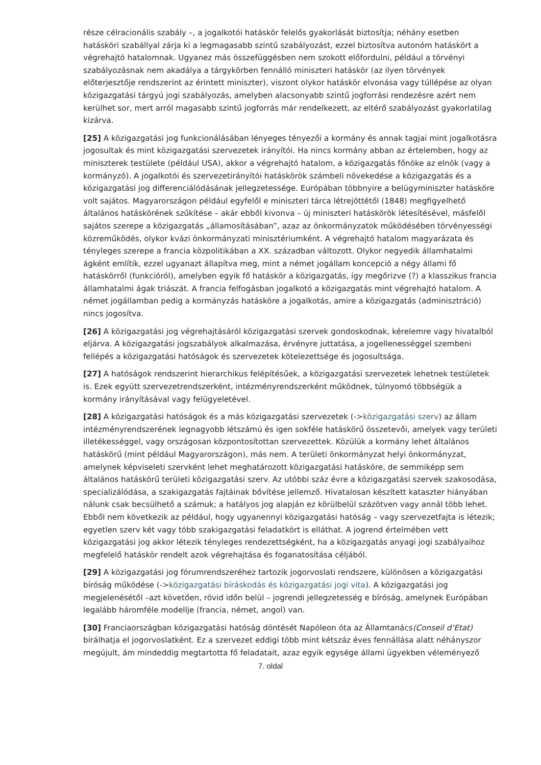része célracionális szabály –, a jogalkotói hatáskör felelős gyakorlását biztosítja; néhány esetben hatásköri szabállyal zárja ki a legmagasabb szintű szabályozást, ezzel biztosítva autonóm hatáskört a végrehajtó hatalomnak. Ugyanez más összefüggésben nem szokott előfordulni, például a törvényi szabályozásnak nem akadálya a tárgykörben fennálló miniszteri hatáskör (az ilyen törvények előterjesztője rendszerint az érintett miniszter), viszont olykor hatáskör elvonása vagy túllépése az olyan közigazgatási tárgyú jogi szabályozás, amelyben alacsonyabb szintű jogforrási rendezésre azért nem kerülhet sor, mert arról magasabb szintű jogforrás már rendelkezett, az eltérő szabályozást gyakorlatilag kizárva.
[25] A közigazgatási jog funkcionálásában lényeges tényezői a kormány és annak tagjai mint jogalkotásra jogosultak és mint közigazgatási szervezetek irányítói. Ha nincs kormány abban az értelemben, hogy az miniszterek testülete (például USA), akkor a végrehajtó hatalom, a közigazgatás főnöke az elnök (vagy a kormányzó). A jogalkotói és szervezetirányítói hatáskörök számbeli növekedése a közigazgatás és a közigazgatási jog differenciálódásának jellegzetessége. Európában többnyire a belügyminiszter hatásköre volt sajátos. Magyarországon például egyfelől e miniszteri tárca létrejöttétől (1848) megfigyelhető általános hatáskörének szűkítése – akár ebből kivonva – új miniszteri hatáskörök létesítésével, másfelől sajátos szerepe a közigazgatás „államosításában”, azaz az önkormányzatok működésében törvényességi közreműködés, olykor kvázi önkormányzati minisztériumként. A végrehajtó hatalom magyarázata és tényleges szerepe a francia közpolitikában a XX. században változott. Olykor negyedik államhatalmi ágként említik, ezzel ugyanazt állapítva meg, mint a német jogállam koncepció a négy állami fő hatáskörről (funkcióról), amelyben egyik fő hatáskör a közigazgatás, így megőrizve (?) a klasszikus francia államhatalmi ágak triászát. A francia felfogásban jogalkotó a közigazgatás mint végrehajtó hatalom. A német jogállamban pedig a kormányzás hatásköre a jogalkotás, amire a közigazgatás (adminisztráció) nincs jogosítva.
[26] A közigazgatási jog végrehajtásáról közigazgatási szervek gondoskodnak, kérelemre vagy hivatalból eljárva. A közigazgatási jogszabályok alkalmazása, érvényre juttatása, a jogellenességgel szembeni fellépés a közigazgatási hatóságok és szervezetek kötelezettsége és jogosultsága.
[27] A hatóságok rendszerint hierarchikus felépítésűek, a közigazgatási szervezetek lehetnek testületek is. Ezek együtt szervezetrendszerként, intézményrendszerként működnek, túlnyomó többségük a kormány irányításával vagy felügyeletével.
[28] A közigazgatási hatóságok és a más közigazgatási szervezetek (->közigazgatási szerv) az állam intézményrendszerének legnagyobb létszámú és igen sokféle hatáskörű összetevői, amelyek vagy területi illetékességgel, vagy országosan központosítottan szervezettek. Közülük a kormány lehet általános hatáskörű (mint például Magyarországon), más nem. A területi önkormányzat helyi önkormányzat, amelynek képviseleti szervként lehet meghatározott közigazgatási hatásköre, de semmiképp sem általános hatáskörű területi közigazgatási szerv. Az utóbbi száz évre a közigazgatási szervek szakosodása, specializálódása, a szakigazgatás fajtáinak bővítése jellemző. Hivatalosan készített kataszter hiányában nálunk csak becsülhető a számuk; a hatályos jog alapján ez körülbelül százötven vagy annál több lehet. Ebből nem következik az például, hogy ugyanennyi közigazgatási hatóság – vagy szervezetfajta is létezik; egyetlen szerv két vagy több szakigazgatási feladatkört is elláthat. A jogrend értelmében vett közigazgatási jog akkor létezik tényleges rendezettségként, ha a közigazgatás anyagi jogi szabályaihoz megfelelő hatáskör rendelt azok végrehajtása és foganatosítása céljából.
[29] A közigazgatási jog fórumrendszeréhez tartozik jogorvoslati rendszere, különösen a közigazgatási bíróság működése (->közigazgatási bíráskodás és közigazgatási jogi vita). A közigazgatási jog megjelenésétől –azt követően, rövid időn belül – jogrendi jellegzetesség e bíróság, amelynek Európában legalább háromféle modellje (francia, német, angol) van.
[30] Franciaországban közigazgatási hatóság döntését Napóleon óta az Államtanács(Conseil d’Etat) bírálhatja el jogorvoslatként. Ez a szervezet eddigi több mint kétszáz éves fennállása alatt néhányszor megújult, ám mindeddig megtartotta fő feladatait, azaz egyik egysége állami ügyekben véleményező
7. oldal